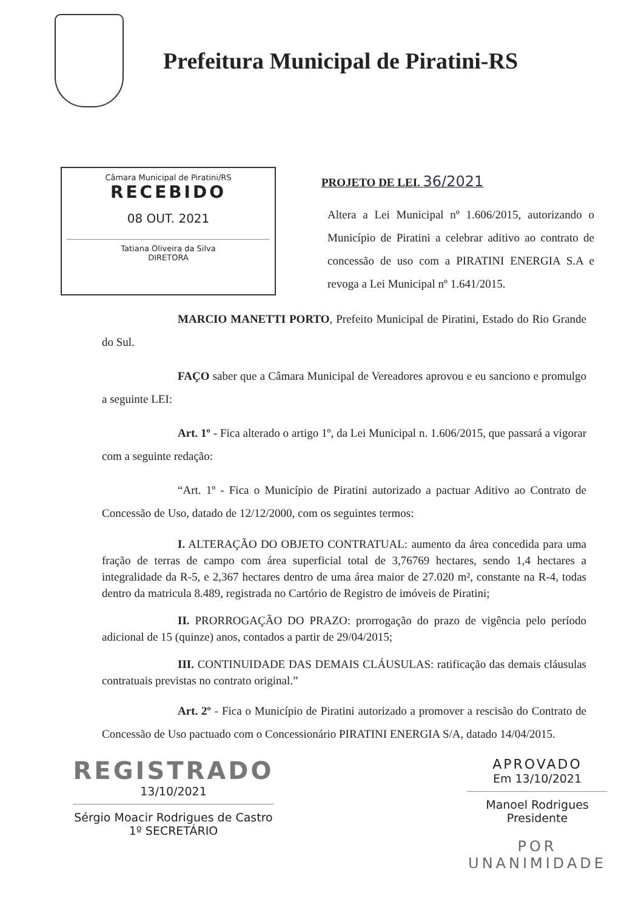Prefeitura Municipal de Piratini-RS
Câmara Municipal de Piratini/RS
RECEBIDO
08 OUT. 2021
Tatiana Oliveira da Silva
DIRETORA
PROJETO DE LEI. 36/2021
Altera a Lei Municipal nº 1.606/2015, autorizando o Município de Piratini a celebrar aditivo ao contrato de concessão de uso com a PIRATINI ENERGIA S.A e revoga a Lei Municipal nº 1.641/2015.
MARCIO MANETTI PORTO, Prefeito Municipal de Piratini, Estado do Rio Grande do Sul.
FAÇO saber que a Câmara Municipal de Vereadores aprovou e eu sanciono e promulgo a seguinte LEI:
Art. 1º - Fica alterado o artigo 1º, da Lei Municipal n. 1.606/2015, que passará a vigorar com a seguinte redação:
“Art. 1º - Fica o Município de Piratini autorizado a pactuar Aditivo ao Contrato de Concessão de Uso, datado de 12/12/2000, com os seguintes termos:
I. ALTERAÇÃO DO OBJETO CONTRATUAL: aumento da área concedida para uma fração de terras de campo com área superficial total de 3,76769 hectares, sendo 1,4 hectares a integralidade da R-5, e 2,367 hectares dentro de uma área maior de 27.020 m², constante na R-4, todas dentro da matricula 8.489, registrada no Cartório de Registro de imóveis de Piratini;
II. PRORROGAÇÃO DO PRAZO: prorrogação do prazo de vigência pelo período adicional de 15 (quinze) anos, contados a partir de 29/04/2015;
III. CONTINUIDADE DAS DEMAIS CLÁUSULAS: ratificação das demais cláusulas contratuais previstas no contrato original.”
Art. 2º - Fica o Município de Piratini autorizado a promover a rescisão do Contrato de Concessão de Uso pactuado com o Concessionário PIRATINI ENERGIA S/A, datado 14/04/2015.
REGISTRADO
13/10/2021
Sérgio Moacir Rodrigues de Castro
1º SECRETÁRIO
APROVADO
Em 13/10/2021
Manoel Rodrigues
Presidente
POR
UNANIMIDADE